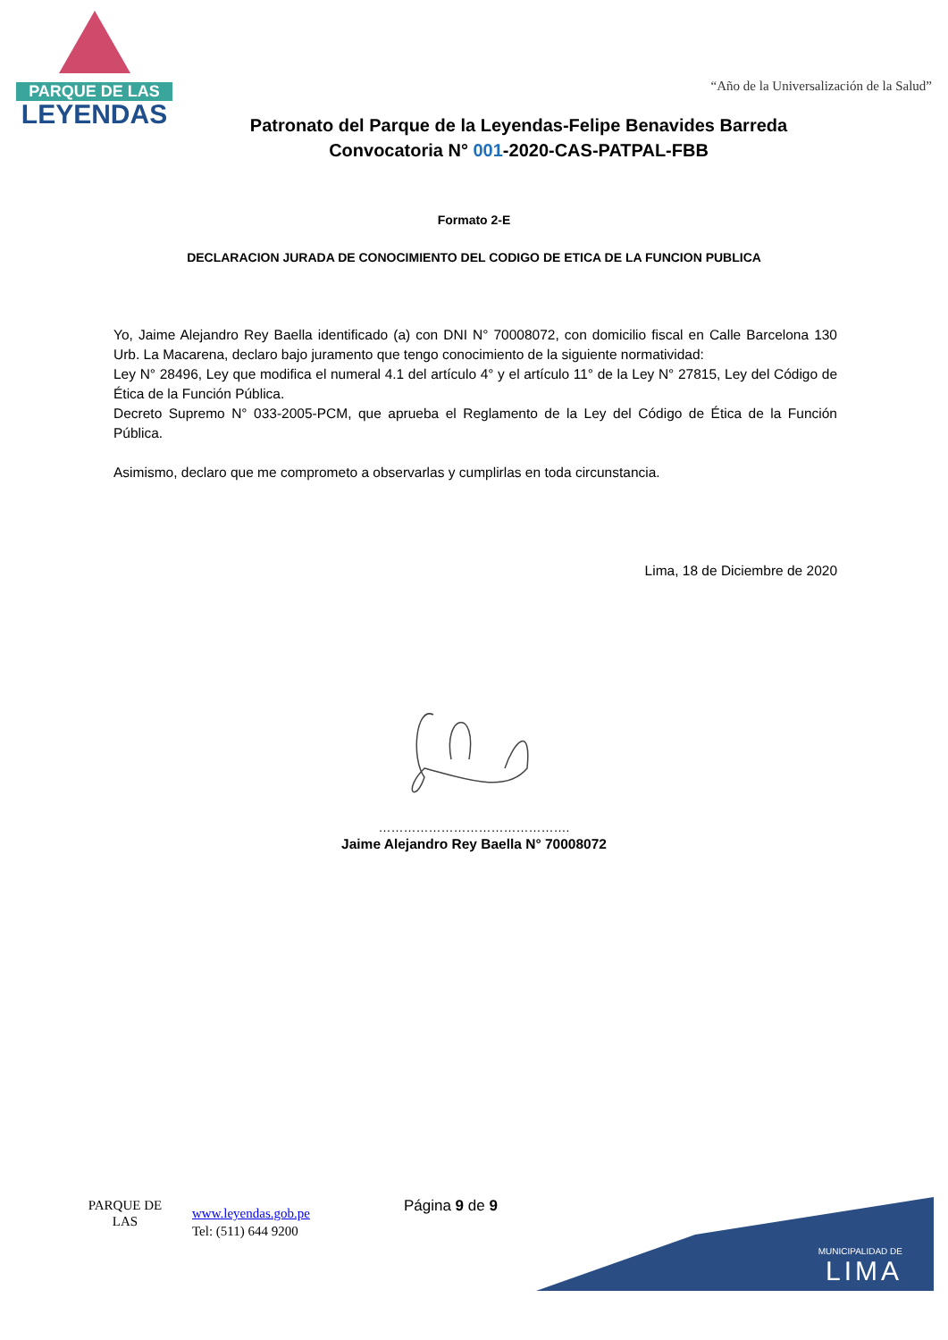PARQUE DE LAS
LEYENDAS
“Año de la Universalización de la Salud”
Patronato del Parque de la Leyendas-Felipe Benavides Barreda
Convocatoria N° 001-2020-CAS-PATPAL-FBB
Formato 2-E
DECLARACION JURADA DE CONOCIMIENTO DEL CODIGO DE ETICA DE LA FUNCION PUBLICA
Yo, Jaime Alejandro Rey Baella identificado (a) con DNI N° 70008072, con domicilio fiscal en Calle Barcelona 130 Urb. La Macarena, declaro bajo juramento que tengo conocimiento de la siguiente normatividad:
Ley N° 28496, Ley que modifica el numeral 4.1 del artículo 4° y el artículo 11° de la Ley N° 27815, Ley del Código de Ética de la Función Pública.
Decreto Supremo N° 033-2005-PCM, que aprueba el Reglamento de la Ley del Código de Ética de la Función Pública.
Asimismo, declaro que me comprometo a observarlas y cumplirlas en toda circunstancia.
Lima, 18 de Diciembre de 2020
……………………………………….
Jaime Alejandro Rey Baella N° 70008072
PARQUE DE LAS
www.leyendas.gob.pe
Tel: (511) 644 9200
Página 9 de 9
MUNICIPALIDAD DE
LIMA